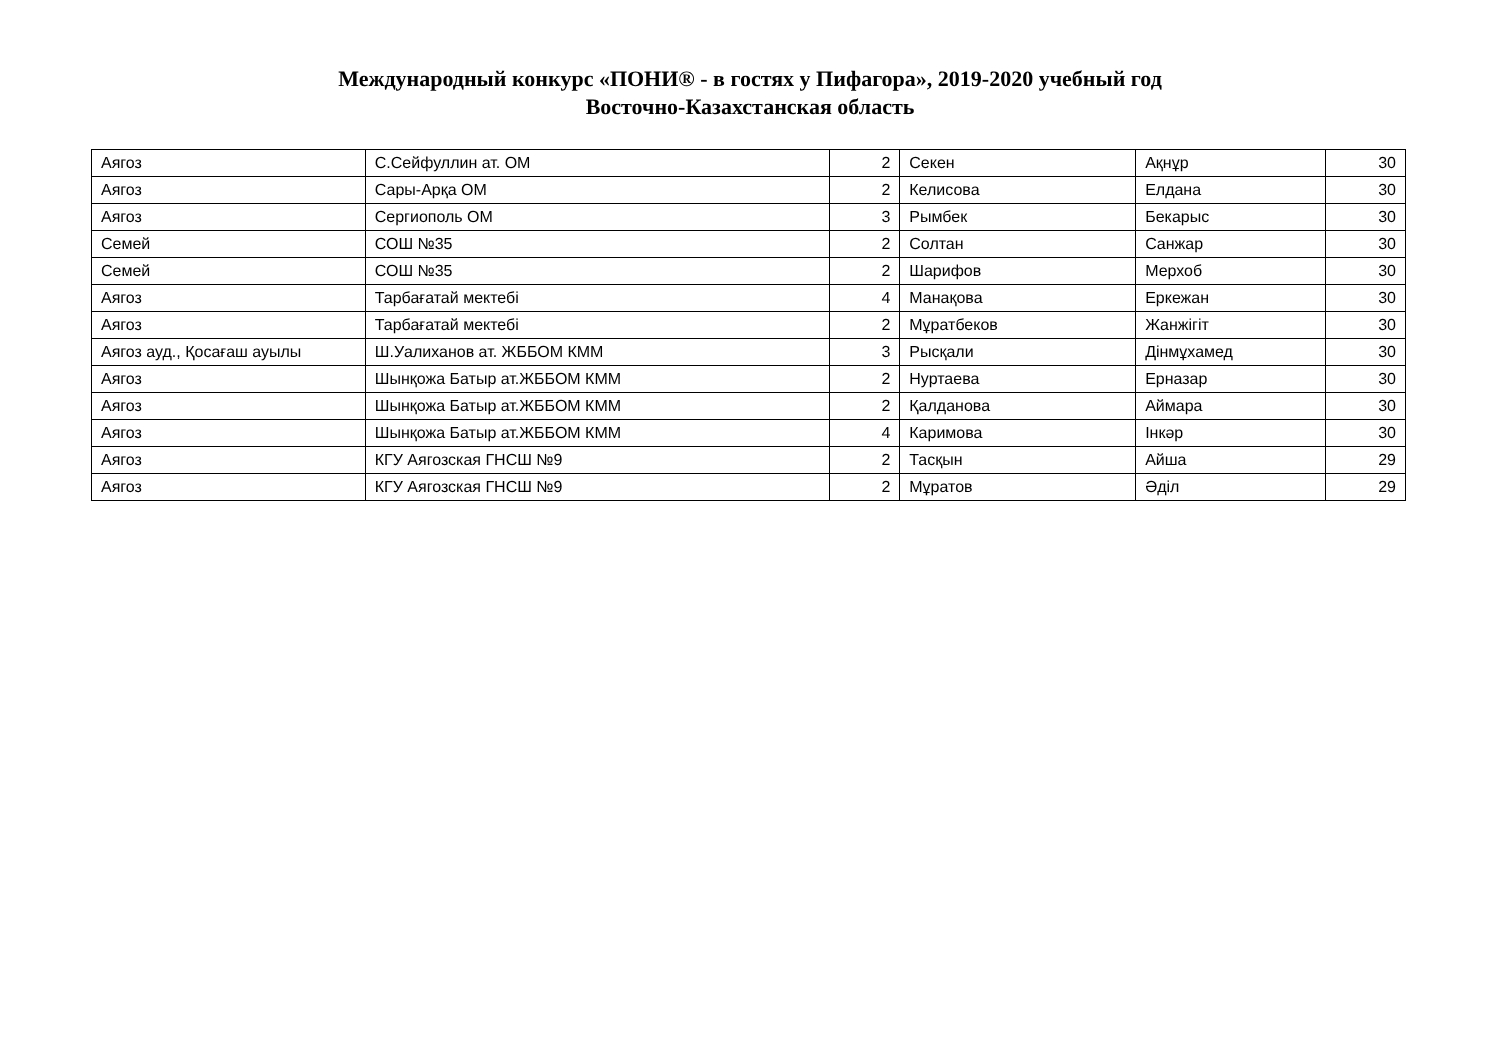Международный конкурс «ПОНИ® - в гостях у Пифагора», 2019-2020 учебный год
Восточно-Казахстанская область
| Аягоз | С.Сейфуллин ат. ОМ | 2 | Секен | Ақнұр | 30 |
| Аягоз | Сары-Арқа ОМ | 2 | Келисова | Елдана | 30 |
| Аягоз | Сергиополь ОМ | 3 | Рымбек | Бекарыс | 30 |
| Семей | СОШ №35 | 2 | Солтан | Санжар | 30 |
| Семей | СОШ №35 | 2 | Шарифов | Мерхоб | 30 |
| Аягоз | Тарбағатай мектебі | 4 | Манақова | Еркежан | 30 |
| Аягоз | Тарбағатай мектебі | 2 | Мұратбеков | Жанжігіт | 30 |
| Аягоз ауд., Қосағаш ауылы | Ш.Уалиханов ат. ЖББОМ КММ | 3 | Рысқали | Дінмұхамед | 30 |
| Аягоз | Шынқожа Батыр ат.ЖББОМ КММ | 2 | Нуртаева | Ерназар | 30 |
| Аягоз | Шынқожа Батыр ат.ЖББОМ КММ | 2 | Қалданова | Аймара | 30 |
| Аягоз | Шынқожа Батыр ат.ЖББОМ КММ | 4 | Каримова | Інкәр | 30 |
| Аягоз | КГУ Аягозская ГНСШ №9 | 2 | Тасқын | Айша | 29 |
| Аягоз | КГУ Аягозская ГНСШ №9 | 2 | Мұратов | Әділ | 29 |